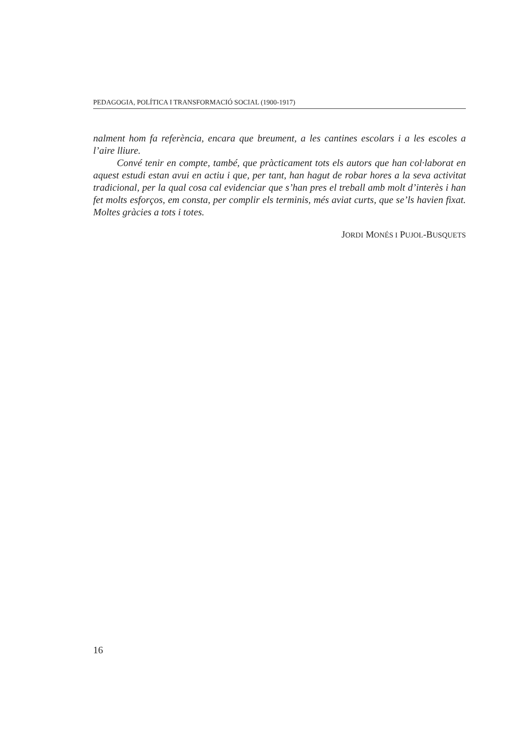PEDAGOGIA, POLÍTICA I TRANSFORMACIÓ SOCIAL (1900-1917)
nalment hom fa referència, encara que breument, a les cantines escolars i a les escoles a l’aire lliure.
Convé tenir en compte, també, que pràcticament tots els autors que han col·laborat en aquest estudi estan avui en actiu i que, per tant, han hagut de robar hores a la seva activitat tradicional, per la qual cosa cal evidenciar que s’han pres el treball amb molt d’interès i han fet molts esforços, em consta, per complir els terminis, més aviat curts, que se’ls havien fixat. Moltes gràcies a tots i totes.
JORDI MONÉS I PUJOL-BUSQUETS
16